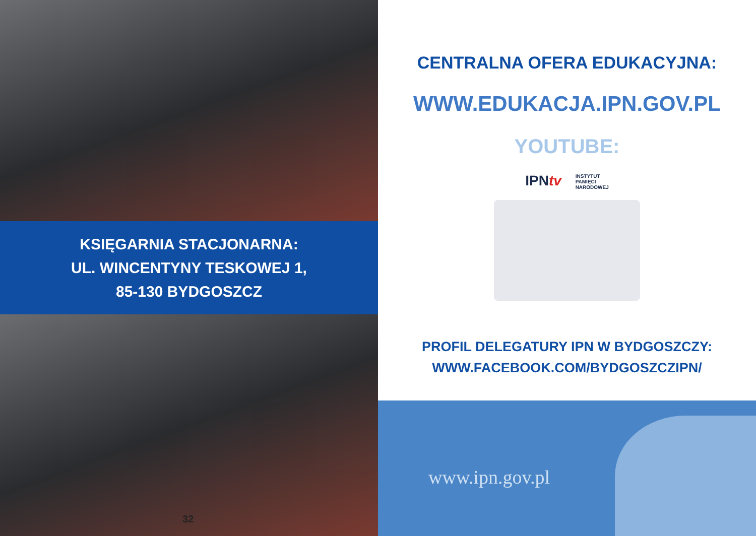KSIĘGARNIA STACJONARNA:
UL. WINCENTYNY TESKOWEJ 1,
85-130 BYDGOSZCZ
32
CENTRALNA OFERA EDUKACYJNA:
WWW.EDUKACJA.IPN.GOV.PL
YOUTUBE:
IPNtv INSTYTUT
PAMIĘCI
NARODOWEJ
PROFIL DELEGATURY IPN W BYDGOSZCZY:
WWW.FACEBOOK.COM/BYDGOSZCZIPN/
www.ipn.gov.pl